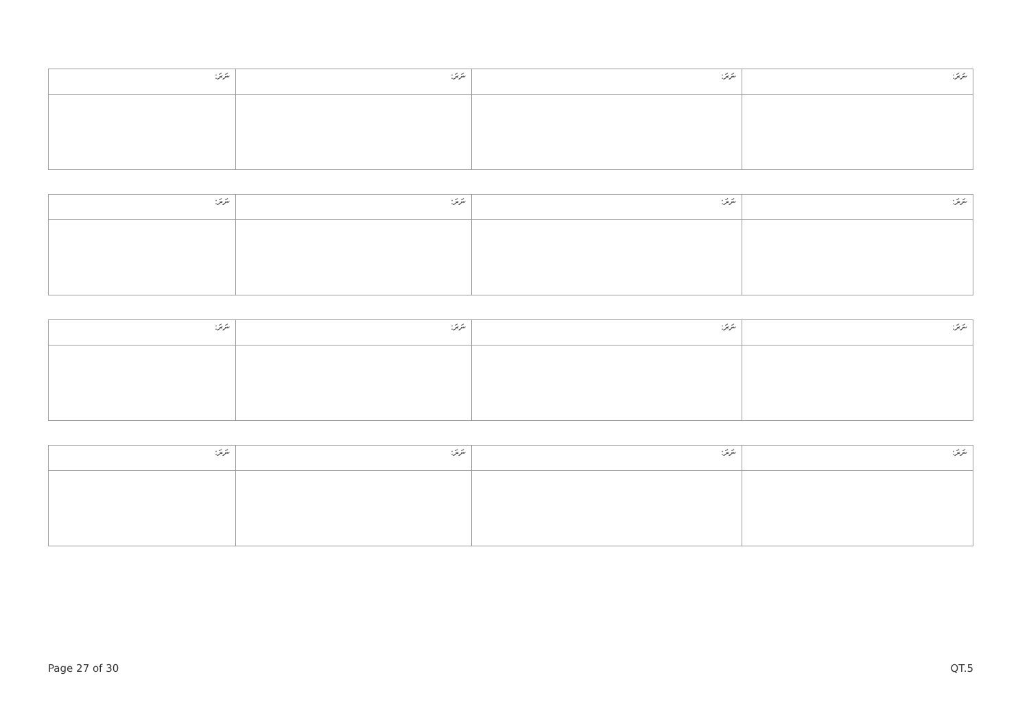| ނަރަ: | ނަރަ: | ނަރަ: | ނަރަ: |
| ނަރަ: | ނަރަ: | ނަރަ: | ނަރަ: |
| ނަރަ: | ނަރަ: | ނަރަ: | ނަރަ: |
| ނަރަ: | ނަރަ: | ނަރަ: | ނަރަ: |
Page 27 of 30 QT.5